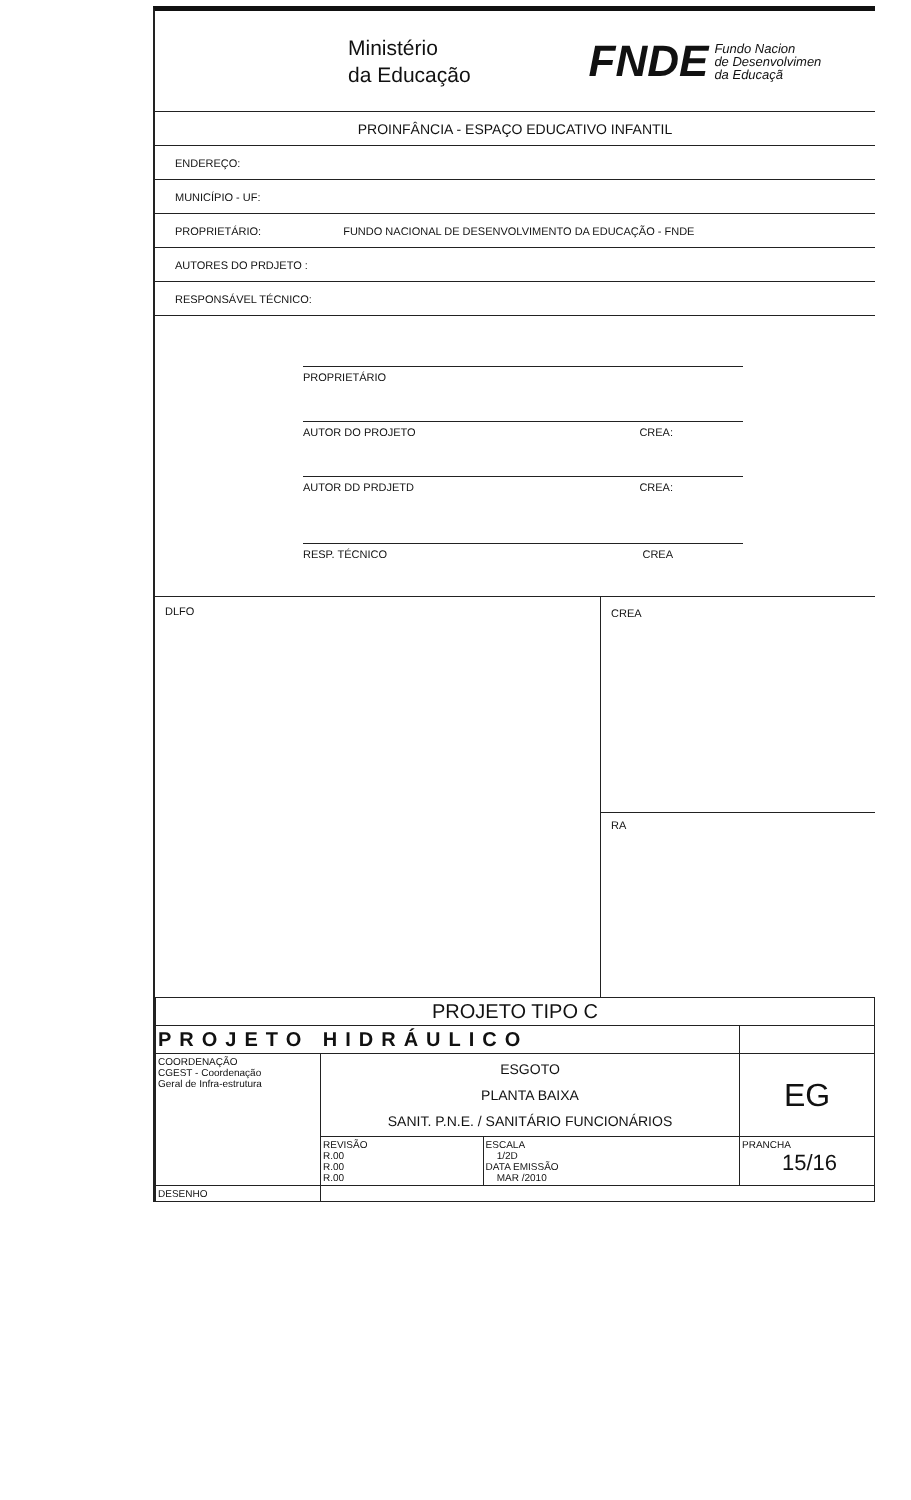Ministério
da Educação
FNDE
Fundo Nacion
de Desenvolvimen
da Educaçã
PROINFÂNCIA - ESPAÇO EDUCATIVO INFANTIL
ENDEREÇO:
MUNICÍPIO - UF:
PROPRIETÁRIO: FUNDO NACIONAL DE DESENVOLVIMENTO DA EDUCAÇÃO - FNDE
AUTORES DO PRDJETO :
RESPONSÁVEL TÉCNICO:
PROPRIETÁRIO
AUTOR DO PROJETO CREA:
AUTOR DD PRDJETD CREA:
RESP. TÉCNICO CREA
DLFO
CREA
RA
| PROJETO TIPO C | | | |
| PROJETO HIDRÁULICO | | | |
| COORDENAÇÃO CGEST - Coordenação Geral de Infra-estrutura | ESGOTO PLANTA BAIXA SANIT. P.N.E. / SANITÁRIO FUNCIONÁRIOS | | EG |
| | REVISÃO R.00 R.00 R.00 | ESCALA 1/2D DATA EMISSÃO MAR /2010 | PRANCHA 15/16 |
| DESENHO | | | |